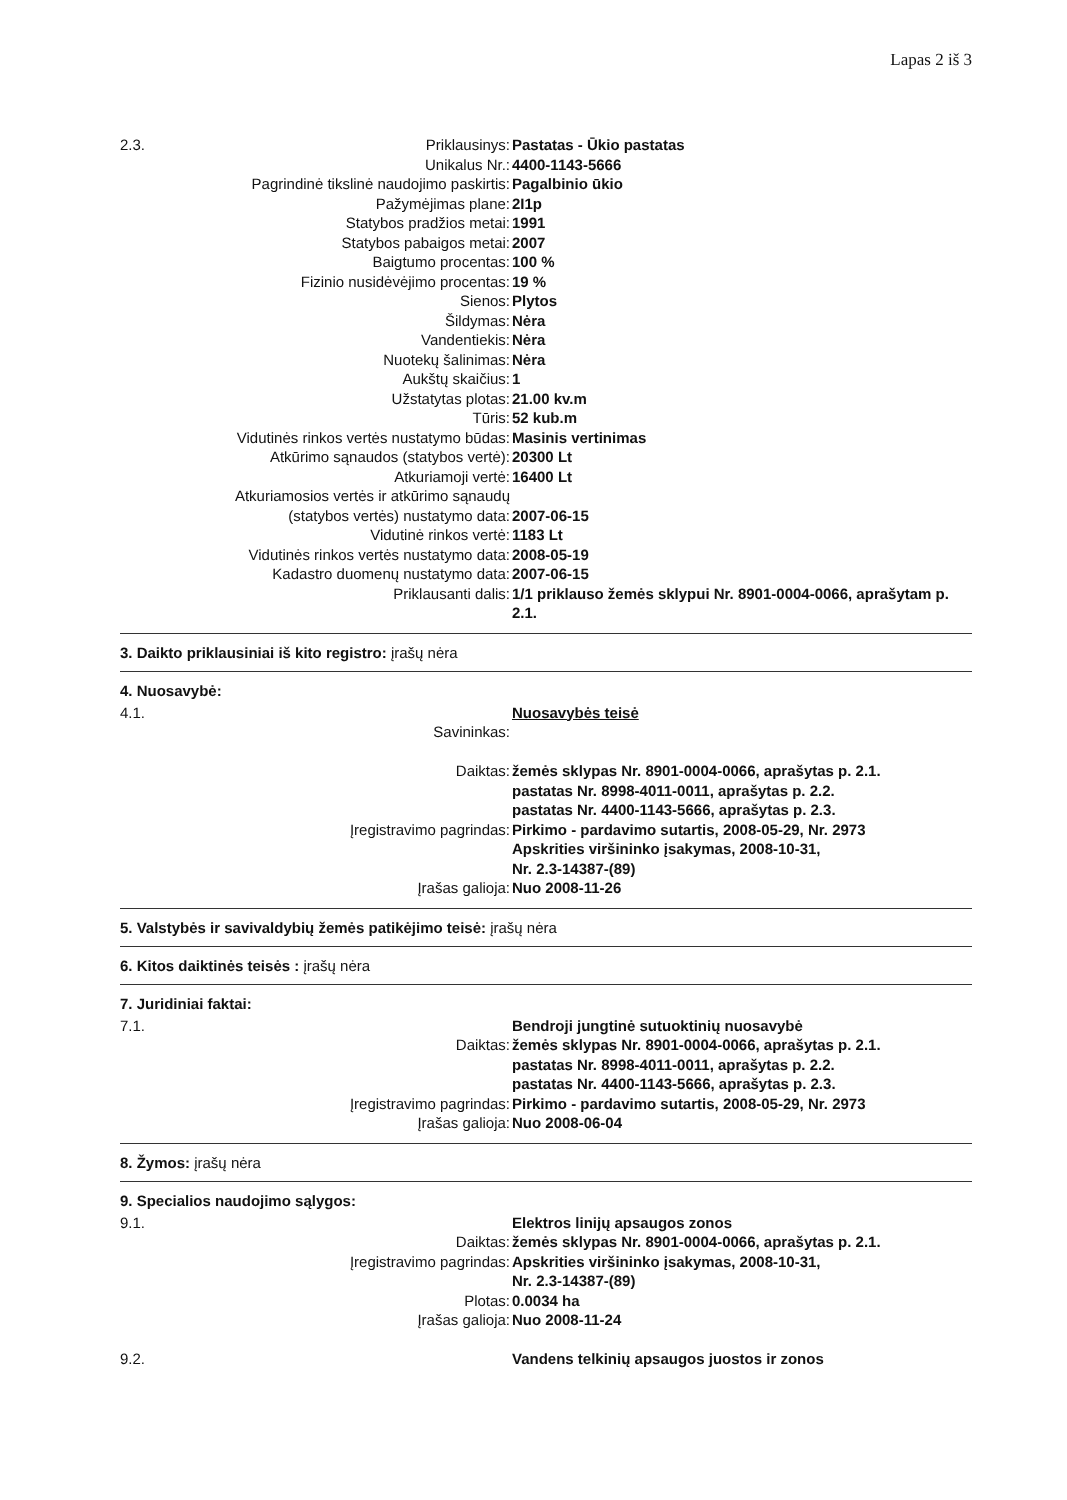Lapas 2 iš 3
| 2.3. | Priklausinys: | Pastatas - Ūkio pastatas |
| | Unikalus Nr.: | 4400-1143-5666 |
| | Pagrindinė tikslinė naudojimo paskirtis: | Pagalbinio ūkio |
| | Pažymėjimas plane: | 2I1p |
| | Statybos pradžios metai: | 1991 |
| | Statybos pabaigos metai: | 2007 |
| | Baigtumo procentas: | 100 % |
| | Fizinio nusidėvėjimo procentas: | 19 % |
| | Sienos: | Plytos |
| | Šildymas: | Nėra |
| | Vandentiekis: | Nėra |
| | Nuotekų šalinimas: | Nėra |
| | Aukštų skaičius: | 1 |
| | Užstatytas plotas: | 21.00 kv.m |
| | Tūris: | 52 kub.m |
| | Vidutinės rinkos vertės nustatymo būdas: | Masinis vertinimas |
| | Atkūrimo sąnaudos (statybos vertė): | 20300 Lt |
| | Atkuriamoji vertė: | 16400 Lt |
| | Atkuriamosios vertės ir atkūrimo sąnaudų (statybos vertės) nustatymo data: | 2007-06-15 |
| | Vidutinė rinkos vertė: | 1183 Lt |
| | Vidutinės rinkos vertės nustatymo data: | 2008-05-19 |
| | Kadastro duomenų nustatymo data: | 2007-06-15 |
| | Priklausanti dalis: | 1/1 priklauso žemės sklypui Nr. 8901-0004-0066, aprašytam p. 2.1. |
3. Daikto priklausiniai iš kito registro: įrašų nėra
4. Nuosavybė:
| 4.1. | | Nuosavybės teisė |
| | Savininkas: | |
| | Daiktas: | žemės sklypas Nr. 8901-0004-0066, aprašytas p. 2.1. pastatas Nr. 8998-4011-0011, aprašytas p. 2.2. pastatas Nr. 4400-1143-5666, aprašytas p. 2.3. |
| | Įregistravimo pagrindas: | Pirkimo - pardavimo sutartis, 2008-05-29, Nr. 2973 Apskrities viršininko įsakymas, 2008-10-31, Nr. 2.3-14387-(89) |
| | Įrašas galioja: | Nuo 2008-11-26 |
5. Valstybės ir savivaldybių žemės patikėjimo teisė: įrašų nėra
6. Kitos daiktinės teisės : įrašų nėra
7. Juridiniai faktai:
| 7.1. | | Bendroji jungtinė sutuoktinių nuosavybė |
| | Daiktas: | žemės sklypas Nr. 8901-0004-0066, aprašytas p. 2.1. pastatas Nr. 8998-4011-0011, aprašytas p. 2.2. pastatas Nr. 4400-1143-5666, aprašytas p. 2.3. |
| | Įregistravimo pagrindas: | Pirkimo - pardavimo sutartis, 2008-05-29, Nr. 2973 |
| | Įrašas galioja: | Nuo 2008-06-04 |
8. Žymos: įrašų nėra
9. Specialios naudojimo sąlygos:
| 9.1. | | Elektros linijų apsaugos zonos |
| | Daiktas: | žemės sklypas Nr. 8901-0004-0066, aprašytas p. 2.1. |
| | Įregistravimo pagrindas: | Apskrities viršininko įsakymas, 2008-10-31, Nr. 2.3-14387-(89) |
| | Plotas: | 0.0034 ha |
| | Įrašas galioja: | Nuo 2008-11-24 |
| 9.2. | | Vandens telkinių apsaugos juostos ir zonos |